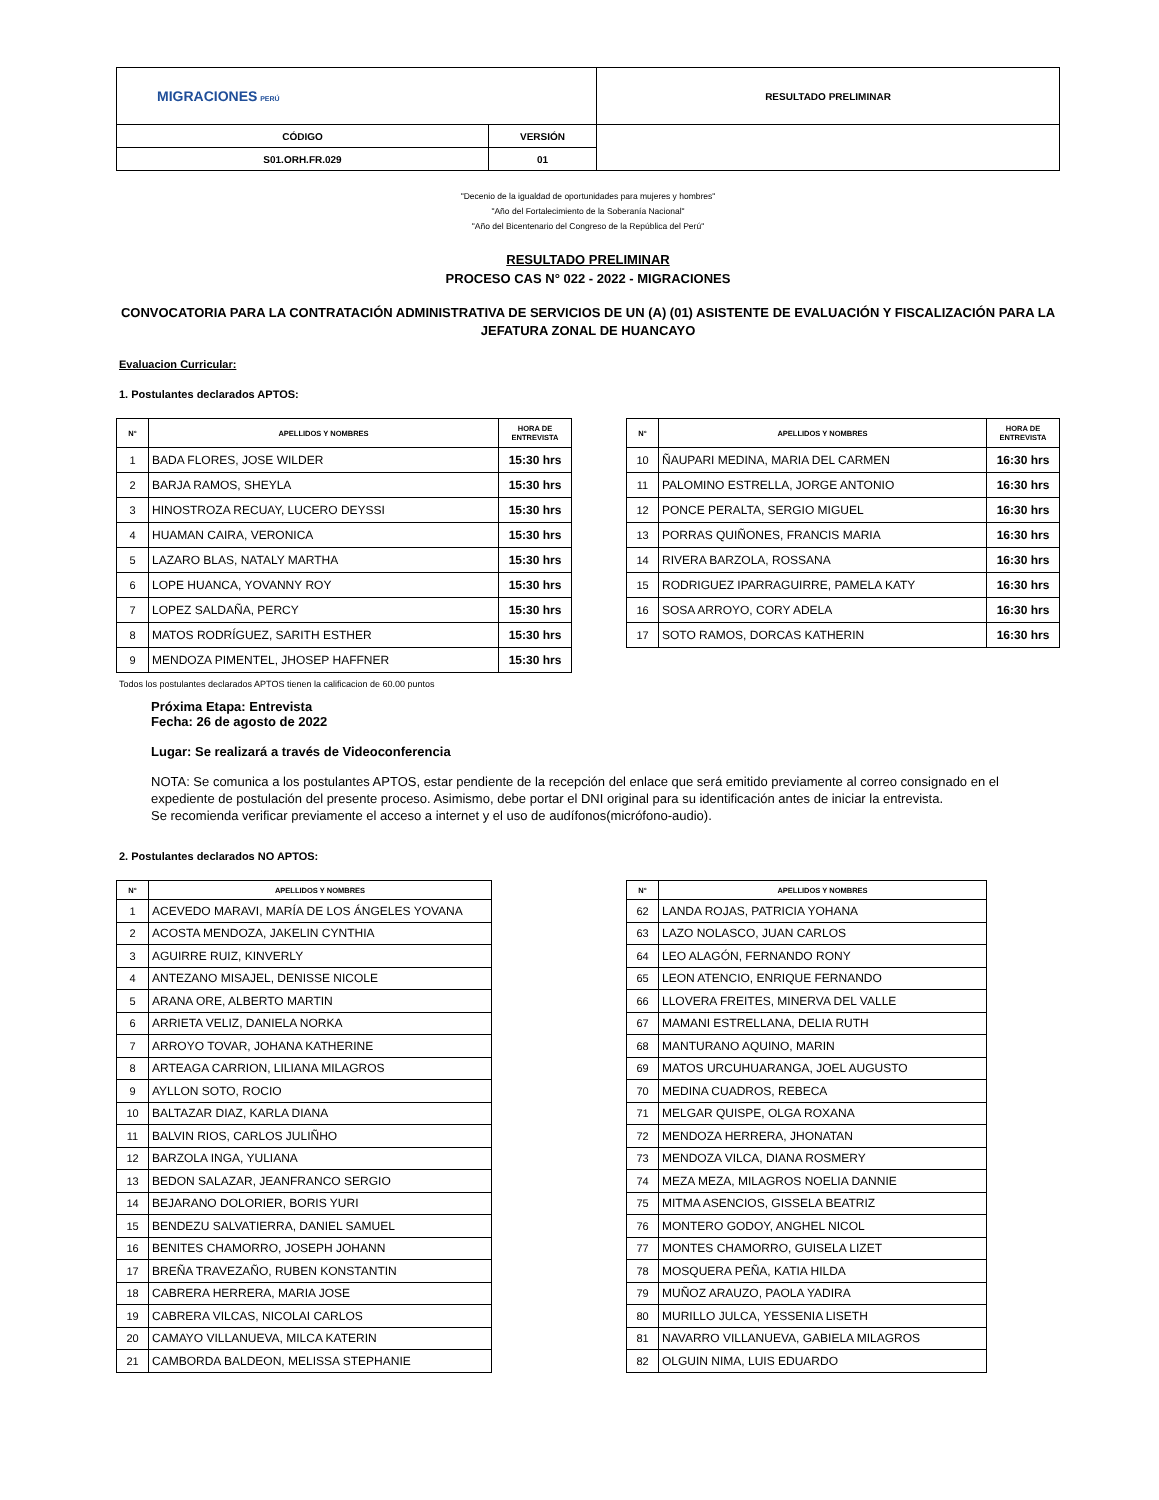| MIGRACIONES PERÚ | | RESULTADO PRELIMINAR |
| CÓDIGO | VERSIÓN | |
| S01.ORH.FR.029 | 01 | |
"Decenio de la igualdad de oportunidades para mujeres y hombres"
"Año del Fortalecimiento de la Soberanía Nacional"
"Año del Bicentenario del Congreso de la República del Perú"
RESULTADO PRELIMINAR
PROCESO CAS N° 022 - 2022 - MIGRACIONES
CONVOCATORIA PARA LA CONTRATACIÓN ADMINISTRATIVA DE SERVICIOS DE UN (A) (01) ASISTENTE DE EVALUACIÓN Y FISCALIZACIÓN PARA LA JEFATURA ZONAL DE HUANCAYO
Evaluacion Curricular:
1. Postulantes declarados APTOS:
| N° | APELLIDOS Y NOMBRES | HORA DE ENTREVISTA |
| --- | --- | --- |
| 1 | BADA FLORES, JOSE WILDER | 15:30 hrs |
| 2 | BARJA RAMOS, SHEYLA | 15:30 hrs |
| 3 | HINOSTROZA RECUAY, LUCERO DEYSSI | 15:30 hrs |
| 4 | HUAMAN CAIRA, VERONICA | 15:30 hrs |
| 5 | LAZARO BLAS, NATALY MARTHA | 15:30 hrs |
| 6 | LOPE HUANCA, YOVANNY ROY | 15:30 hrs |
| 7 | LOPEZ SALDAÑA, PERCY | 15:30 hrs |
| 8 | MATOS RODRÍGUEZ, SARITH ESTHER | 15:30 hrs |
| 9 | MENDOZA PIMENTEL, JHOSEP HAFFNER | 15:30 hrs |
| N° | APELLIDOS Y NOMBRES | HORA DE ENTREVISTA |
| --- | --- | --- |
| 10 | ÑAUPARI MEDINA, MARIA DEL CARMEN | 16:30 hrs |
| 11 | PALOMINO ESTRELLA, JORGE ANTONIO | 16:30 hrs |
| 12 | PONCE PERALTA, SERGIO MIGUEL | 16:30 hrs |
| 13 | PORRAS QUIÑONES, FRANCIS MARIA | 16:30 hrs |
| 14 | RIVERA BARZOLA, ROSSANA | 16:30 hrs |
| 15 | RODRIGUEZ IPARRAGUIRRE, PAMELA KATY | 16:30 hrs |
| 16 | SOSA ARROYO, CORY ADELA | 16:30 hrs |
| 17 | SOTO RAMOS, DORCAS KATHERIN | 16:30 hrs |
Todos los postulantes declarados APTOS tienen la calificacion de 60.00 puntos
Próxima Etapa: Entrevista
Fecha: 26 de agosto de 2022
Lugar: Se realizará a través de Videoconferencia
NOTA: Se comunica a los postulantes APTOS, estar pendiente de la recepción del enlace que será emitido previamente al correo consignado en el expediente de postulación del presente proceso. Asimismo, debe portar el DNI original para su identificación antes de iniciar la entrevista.
Se recomienda verificar previamente el acceso a internet y el uso de audífonos(micrófono-audio).
2. Postulantes declarados NO APTOS:
| N° | APELLIDOS Y NOMBRES |
| --- | --- |
| 1 | ACEVEDO MARAVI, MARÍA DE LOS ÁNGELES YOVANA |
| 2 | ACOSTA MENDOZA, JAKELIN CYNTHIA |
| 3 | AGUIRRE RUIZ, KINVERLY |
| 4 | ANTEZANO MISAJEL, DENISSE NICOLE |
| 5 | ARANA ORE, ALBERTO MARTIN |
| 6 | ARRIETA VELIZ, DANIELA NORKA |
| 7 | ARROYO TOVAR, JOHANA KATHERINE |
| 8 | ARTEAGA CARRION, LILIANA MILAGROS |
| 9 | AYLLON SOTO, ROCIO |
| 10 | BALTAZAR DIAZ, KARLA DIANA |
| 11 | BALVIN RIOS, CARLOS JULIÑHO |
| 12 | BARZOLA INGA, YULIANA |
| 13 | BEDON SALAZAR, JEANFRANCO SERGIO |
| 14 | BEJARANO DOLORIER, BORIS YURI |
| 15 | BENDEZU SALVATIERRA, DANIEL SAMUEL |
| 16 | BENITES CHAMORRO, JOSEPH JOHANN |
| 17 | BREÑA TRAVEZAÑO, RUBEN KONSTANTIN |
| 18 | CABRERA HERRERA, MARIA JOSE |
| 19 | CABRERA VILCAS, NICOLAI CARLOS |
| 20 | CAMAYO VILLANUEVA, MILCA KATERIN |
| 21 | CAMBORDA BALDEON, MELISSA STEPHANIE |
| N° | APELLIDOS Y NOMBRES |
| --- | --- |
| 62 | LANDA ROJAS, PATRICIA YOHANA |
| 63 | LAZO NOLASCO, JUAN CARLOS |
| 64 | LEO ALAGÓN, FERNANDO RONY |
| 65 | LEON ATENCIO, ENRIQUE FERNANDO |
| 66 | LLOVERA FREITES, MINERVA DEL VALLE |
| 67 | MAMANI ESTRELLANA, DELIA RUTH |
| 68 | MANTURANO AQUINO, MARIN |
| 69 | MATOS URCUHUARANGA, JOEL AUGUSTO |
| 70 | MEDINA CUADROS, REBECA |
| 71 | MELGAR QUISPE, OLGA ROXANA |
| 72 | MENDOZA HERRERA, JHONATAN |
| 73 | MENDOZA VILCA, DIANA ROSMERY |
| 74 | MEZA MEZA, MILAGROS NOELIA DANNIE |
| 75 | MITMA ASENCIOS, GISSELA BEATRIZ |
| 76 | MONTERO GODOY, ANGHEL NICOL |
| 77 | MONTES CHAMORRO, GUISELA LIZET |
| 78 | MOSQUERA PEÑA, KATIA HILDA |
| 79 | MUÑOZ ARAUZO, PAOLA YADIRA |
| 80 | MURILLO JULCA, YESSENIA LISETH |
| 81 | NAVARRO VILLANUEVA, GABIELA MILAGROS |
| 82 | OLGUIN NIMA, LUIS EDUARDO |